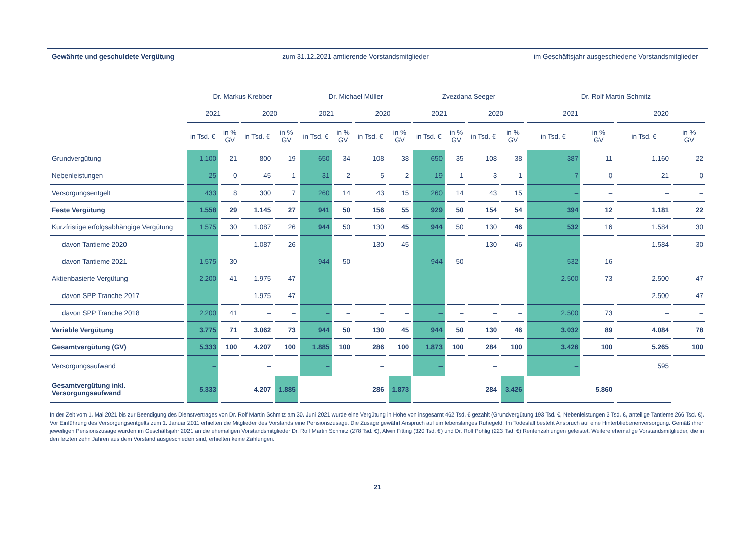| Gewährte und geschuldete Vergütung | zum 31.12.2021 amtierende Vorstandsmitglieder | | | | | | | | | | | | im Geschäftsjahr ausgeschiedene Vorstandsmitglieder | | | |
| --- | --- | --- | --- | --- | --- | --- | --- | --- | --- | --- | --- | --- | --- | --- | --- | --- |
| | Dr. Markus Krebber | | | | Dr. Michael Müller | | | | Zvezdana Seeger | | | | Dr. Rolf Martin Schmitz | | | |
| | 2021 | | 2020 | | 2021 | | 2020 | | 2021 | | 2020 | | 2021 | | 2020 | |
| | in Tsd. € | in % GV | in Tsd. € | in % GV | in Tsd. € | in % GV | in Tsd. € | in % GV | in Tsd. € | in % GV | in Tsd. € | in % GV | in Tsd. € | in % GV | in Tsd. € | in % GV |
| Grundvergütung | 1.100 | 21 | 800 | 19 | 650 | 34 | 108 | 38 | 650 | 35 | 108 | 38 | 387 | 11 | 1.160 | 22 |
| Nebenleistungen | 25 | 0 | 45 | 1 | 31 | 2 | 5 | 2 | 19 | 1 | 3 | 1 | 7 | 0 | 21 | 0 |
| Versorgungsentgelt | 433 | 8 | 300 | 7 | 260 | 14 | 43 | 15 | 260 | 14 | 43 | 15 | – | – | – | – |
| Feste Vergütung | 1.558 | 29 | 1.145 | 27 | 941 | 50 | 156 | 55 | 929 | 50 | 154 | 54 | 394 | 12 | 1.181 | 22 |
| Kurzfristige erfolgsabhängige Vergütung | 1.575 | 30 | 1.087 | 26 | 944 | 50 | 130 | 45 | 944 | 50 | 130 | 46 | 532 | 16 | 1.584 | 30 |
| davon Tantieme 2020 | – | – | 1.087 | 26 | – | – | 130 | 45 | – | – | 130 | 46 | – | – | 1.584 | 30 |
| davon Tantieme 2021 | 1.575 | 30 | – | – | 944 | 50 | – | – | 944 | 50 | – | – | 532 | 16 | – | – |
| Aktienbasierte Vergütung | 2.200 | 41 | 1.975 | 47 | – | – | – | – | – | – | – | – | 2.500 | 73 | 2.500 | 47 |
| davon SPP Tranche 2017 | – | – | 1.975 | 47 | – | – | – | – | – | – | – | – | – | – | 2.500 | 47 |
| davon SPP Tranche 2018 | 2.200 | 41 | – | – | – | – | – | – | – | – | – | – | 2.500 | 73 | – | – |
| Variable Vergütung | 3.775 | 71 | 3.062 | 73 | 944 | 50 | 130 | 45 | 944 | 50 | 130 | 46 | 3.032 | 89 | 4.084 | 78 |
| Gesamtvergütung (GV) | 5.333 | 100 | 4.207 | 100 | 1.885 | 100 | 286 | 100 | 1.873 | 100 | 284 | 100 | 3.426 | 100 | 5.265 | 100 |
| Versorgungsaufwand | – | | – | | – | | – | | – | | – | | – | | 595 | |
| Gesamtvergütung inkl. Versorgungsaufwand | 5.333 | 4.207 | | 1.885 | 286 | | | 1.873 | 284 | | | 3.426 | 5.860 | | | |
In der Zeit vom 1. Mai 2021 bis zur Beendigung des Dienstvertrages von Dr. Rolf Martin Schmitz am 30. Juni 2021 wurde eine Vergütung in Höhe von insgesamt 462 Tsd. € gezahlt (Grundvergütung 193 Tsd. €, Nebenleistungen 3 Tsd. €, anteilige Tantieme 266 Tsd. €).
Vor Einführung des Versorgungsentgelts zum 1. Januar 2011 erhielten die Mitglieder des Vorstands eine Pensionszusage. Die Zusage gewährt Anspruch auf ein lebenslanges Ruhegeld. Im Todesfall besteht Anspruch auf eine Hinterbliebenenversorgung. Gemäß ihrer jeweiligen Pensionszusage wurden im Geschäftsjahr 2021 an die ehemaligen Vorstandsmitglieder Dr. Rolf Martin Schmitz (278 Tsd. €), Alwin Fitting (320 Tsd. €) und Dr. Rolf Pohlig (223 Tsd. €) Rentenzahlungen geleistet. Weitere ehemalige Vorstandsmitglieder, die in den letzten zehn Jahren aus dem Vorstand ausgeschieden sind, erhielten keine Zahlungen.
21